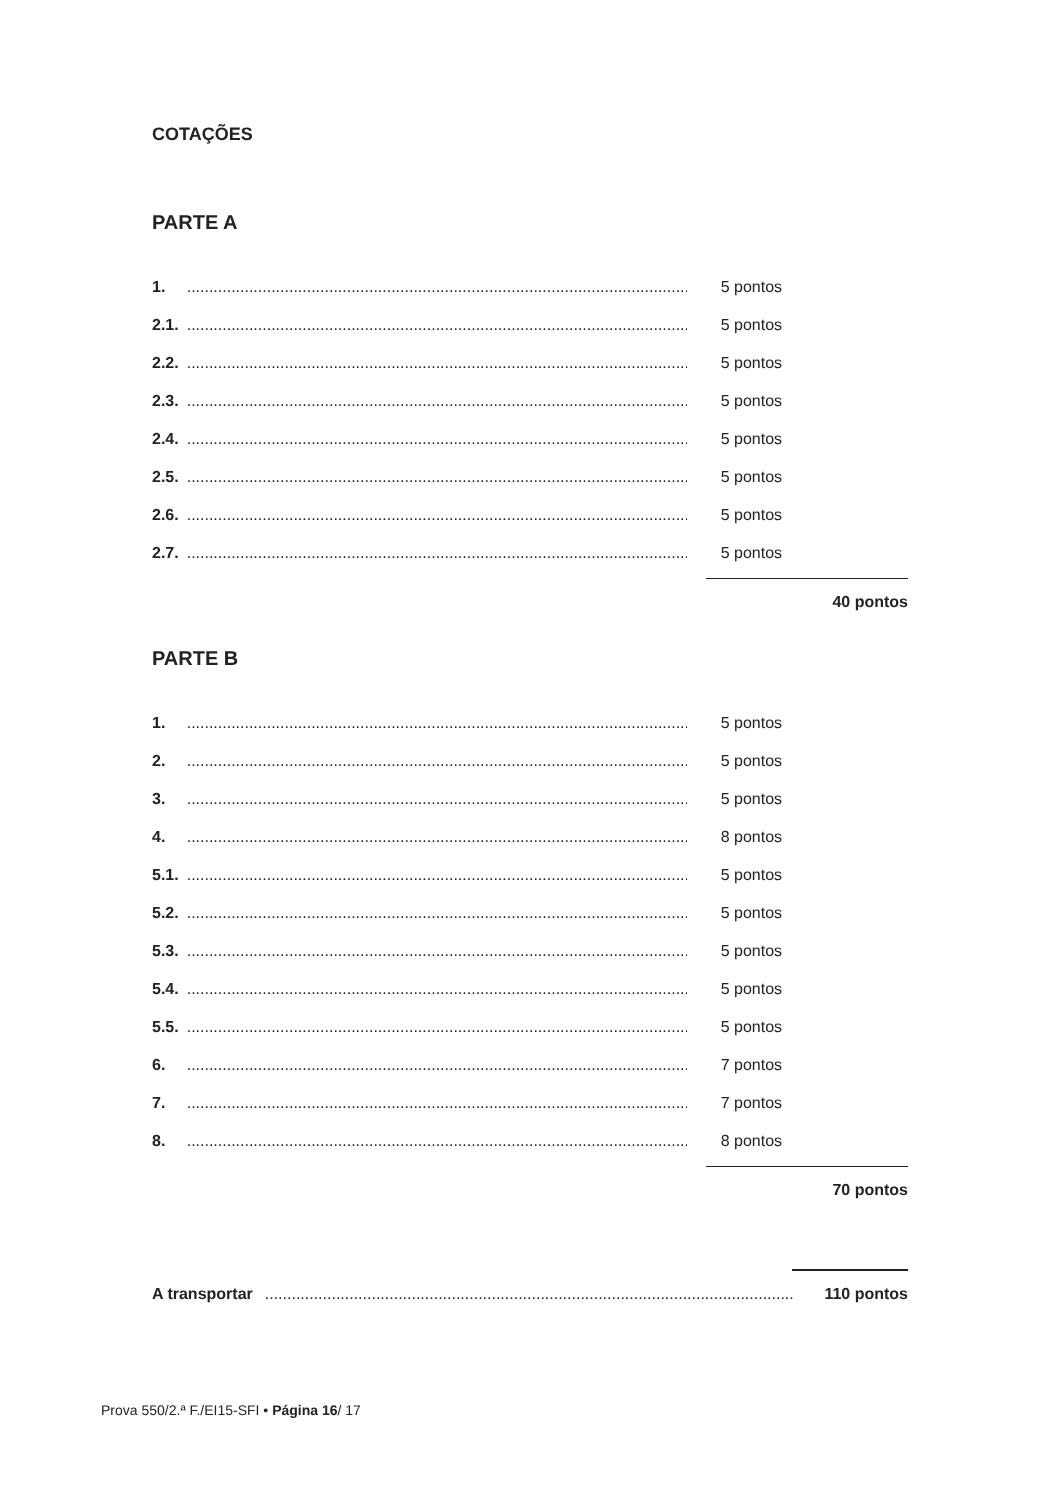COTAÇÕES
PARTE A
| 1. | ....................................................................................................................... | 5 pontos |
| 2.1. | ....................................................................................................................... | 5 pontos |
| 2.2. | ....................................................................................................................... | 5 pontos |
| 2.3. | ....................................................................................................................... | 5 pontos |
| 2.4. | ....................................................................................................................... | 5 pontos |
| 2.5. | ....................................................................................................................... | 5 pontos |
| 2.6. | ....................................................................................................................... | 5 pontos |
| 2.7. | ....................................................................................................................... | 5 pontos |
40 pontos
PARTE B
| 1. | ....................................................................................................................... | 5 pontos |
| 2. | ....................................................................................................................... | 5 pontos |
| 3. | ....................................................................................................................... | 5 pontos |
| 4. | ....................................................................................................................... | 8 pontos |
| 5.1. | ....................................................................................................................... | 5 pontos |
| 5.2. | ....................................................................................................................... | 5 pontos |
| 5.3. | ....................................................................................................................... | 5 pontos |
| 5.4. | ....................................................................................................................... | 5 pontos |
| 5.5. | ....................................................................................................................... | 5 pontos |
| 6. | ....................................................................................................................... | 7 pontos |
| 7. | ....................................................................................................................... | 7 pontos |
| 8. | ....................................................................................................................... | 8 pontos |
70 pontos
| A transportar | ....................................................................................................................... | 110 pontos |
Prova 550/2.ª F./EI15-SFI • Página 16/ 17